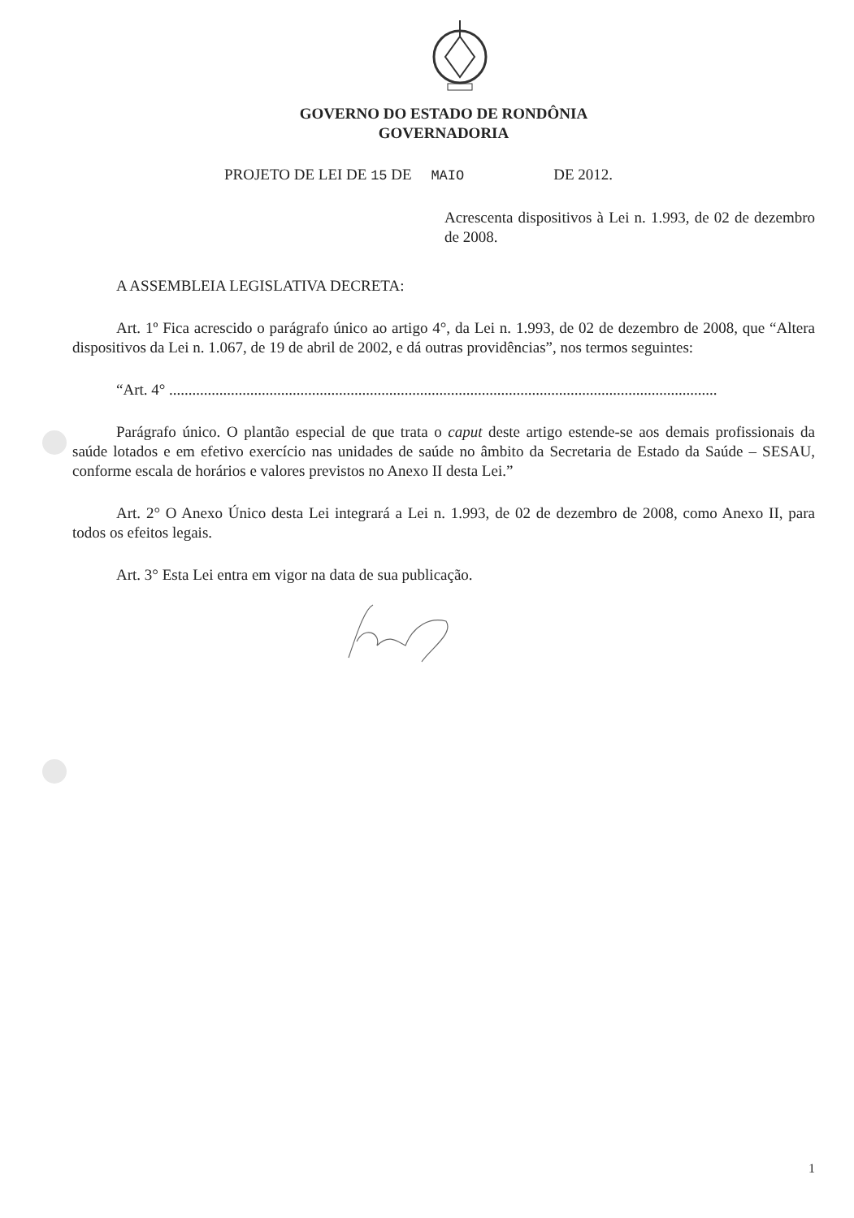GOVERNO DO ESTADO DE RONDÔNIA
GOVERNADORIA
PROJETO DE LEI DE 15 DE MAIO DE 2012.
Acrescenta dispositivos à Lei n. 1.993, de 02 de dezembro de 2008.
A ASSEMBLEIA LEGISLATIVA DECRETA:
Art. 1º Fica acrescido o parágrafo único ao artigo 4°, da Lei n. 1.993, de 02 de dezembro de 2008, que “Altera dispositivos da Lei n. 1.067, de 19 de abril de 2002, e dá outras providências”, nos termos seguintes:
“Art. 4° ..............................................................................................................................................
Parágrafo único. O plantão especial de que trata o caput deste artigo estende-se aos demais profissionais da saúde lotados e em efetivo exercício nas unidades de saúde no âmbito da Secretaria de Estado da Saúde – SESAU, conforme escala de horários e valores previstos no Anexo II desta Lei.”
Art. 2° O Anexo Único desta Lei integrará a Lei n. 1.993, de 02 de dezembro de 2008, como Anexo II, para todos os efeitos legais.
Art. 3° Esta Lei entra em vigor na data de sua publicação.
1